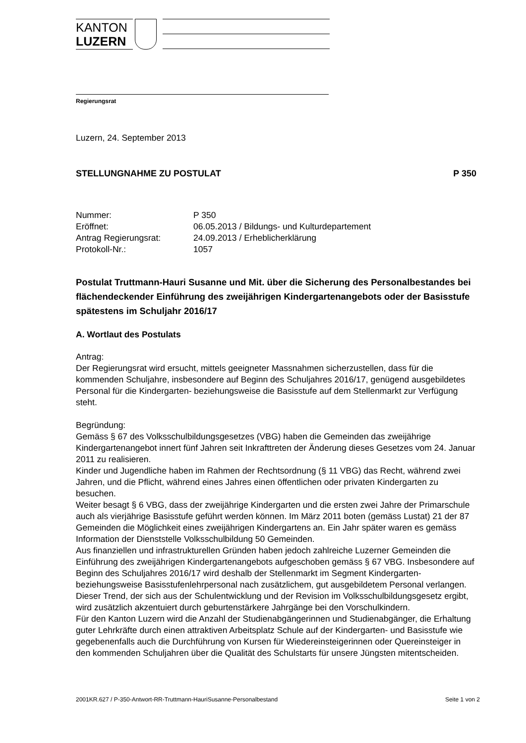KANTON
LUZERN
Regierungsrat
Luzern, 24. September 2013
STELLUNGNAHME ZU POSTULAT P 350
| Nummer: | P 350 |
| Eröffnet: | 06.05.2013 / Bildungs- und Kulturdepartement |
| Antrag Regierungsrat: | 24.09.2013 / Erheblicherklärung |
| Protokoll-Nr.: | 1057 |
Postulat Truttmann-Hauri Susanne und Mit. über die Sicherung des Personalbestandes bei flächendeckender Einführung des zweijährigen Kindergartenangebots oder der Basisstufe spätestens im Schuljahr 2016/17
A. Wortlaut des Postulats
Antrag:
Der Regierungsrat wird ersucht, mittels geeigneter Massnahmen sicherzustellen, dass für die kommenden Schuljahre, insbesondere auf Beginn des Schuljahres 2016/17, genügend ausgebildetes Personal für die Kindergarten- beziehungsweise die Basisstufe auf dem Stellenmarkt zur Verfügung steht.
Begründung:
Gemäss § 67 des Volksschulbildungsgesetzes (VBG) haben die Gemeinden das zweijährige Kindergartenangebot innert fünf Jahren seit Inkrafttreten der Änderung dieses Gesetzes vom 24. Januar 2011 zu realisieren.
Kinder und Jugendliche haben im Rahmen der Rechtsordnung (§ 11 VBG) das Recht, während zwei Jahren, und die Pflicht, während eines Jahres einen öffentlichen oder privaten Kindergarten zu besuchen.
Weiter besagt § 6 VBG, dass der zweijährige Kindergarten und die ersten zwei Jahre der Primarschule auch als vierjährige Basisstufe geführt werden können. Im März 2011 boten (gemäss Lustat) 21 der 87 Gemeinden die Möglichkeit eines zweijährigen Kindergartens an. Ein Jahr später waren es gemäss Information der Dienststelle Volksschulbildung 50 Gemeinden.
Aus finanziellen und infrastrukturellen Gründen haben jedoch zahlreiche Luzerner Gemeinden die Einführung des zweijährigen Kindergartenangebots aufgeschoben gemäss § 67 VBG. Insbesondere auf Beginn des Schuljahres 2016/17 wird deshalb der Stellenmarkt im Segment Kindergarten- beziehungsweise Basisstufenlehrpersonal nach zusätzlichem, gut ausgebildetem Personal verlangen. Dieser Trend, der sich aus der Schulentwicklung und der Revision im Volksschulbildungsgesetz ergibt, wird zusätzlich akzentuiert durch geburtenstärkere Jahrgänge bei den Vorschulkindern.
Für den Kanton Luzern wird die Anzahl der Studienabgängerinnen und Studienabgänger, die Erhaltung guter Lehrkräfte durch einen attraktiven Arbeitsplatz Schule auf der Kindergarten- und Basisstufe wie gegebenenfalls auch die Durchführung von Kursen für Wiedereinsteigerinnen oder Quereinsteiger in den kommenden Schuljahren über die Qualität des Schulstarts für unsere Jüngsten mitentscheiden.
2001KR.627 / P-350-Antwort-RR-Truttmann-HauriSusanne-Personalbestand Seite 1 von 2